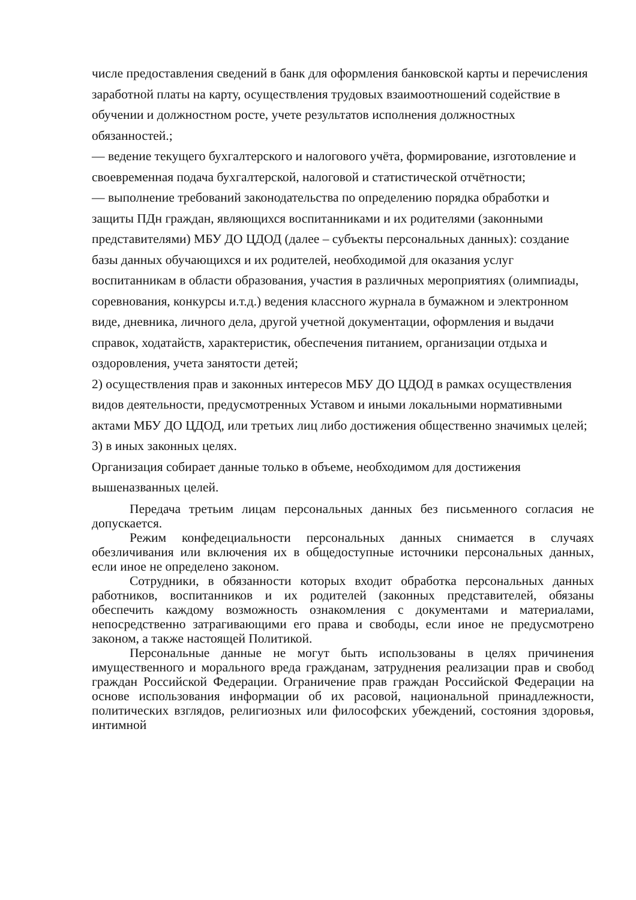числе предоставления сведений в банк для оформления банковской карты и перечисления заработной платы на карту, осуществления трудовых взаимоотношений содействие в обучении и должностном росте, учете результатов исполнения должностных обязанностей.;
— ведение текущего бухгалтерского и налогового учёта, формирование, изготовление и своевременная подача бухгалтерской, налоговой и статистической отчётности;
— выполнение требований законодательства по определению порядка обработки и защиты ПДн граждан, являющихся воспитанниками и их родителями (законными представителями) МБУ ДО ЦДОД (далее – субъекты персональных данных): создание базы данных обучающихся и их родителей, необходимой для оказания услуг воспитанникам в области образования, участия в различных мероприятиях (олимпиады, соревнования, конкурсы и.т.д.) ведения классного журнала в бумажном и электронном виде, дневника, личного дела, другой учетной документации, оформления и выдачи справок, ходатайств, характеристик, обеспечения питанием, организации отдыха и оздоровления, учета занятости детей;
2) осуществления прав и законных интересов МБУ ДО ЦДОД в рамках осуществления видов деятельности, предусмотренных Уставом и иными локальными нормативными актами МБУ ДО ЦДОД, или третьих лиц либо достижения общественно значимых целей;
3) в иных законных целях.
Организация собирает данные только в объеме, необходимом для достижения вышеназванных целей.
Передача третьим лицам персональных данных без письменного согласия не допускается.
Режим конфедециальности персональных данных снимается в случаях обезличивания или включения их в общедоступные источники персональных данных, если иное не определено законом.
Сотрудники, в обязанности которых входит обработка персональных данных работников, воспитанников и их родителей (законных представителей, обязаны обеспечить каждому возможность ознакомления с документами и материалами, непосредственно затрагивающими его права и свободы, если иное не предусмотрено законом, а также настоящей Политикой.
Персональные данные не могут быть использованы в целях причинения имущественного и морального вреда гражданам, затруднения реализации прав и свобод граждан Российской Федерации. Ограничение прав граждан Российской Федерации на основе использования информации об их расовой, национальной принадлежности, политических взглядов, религиозных или философских убеждений, состояния здоровья, интимной